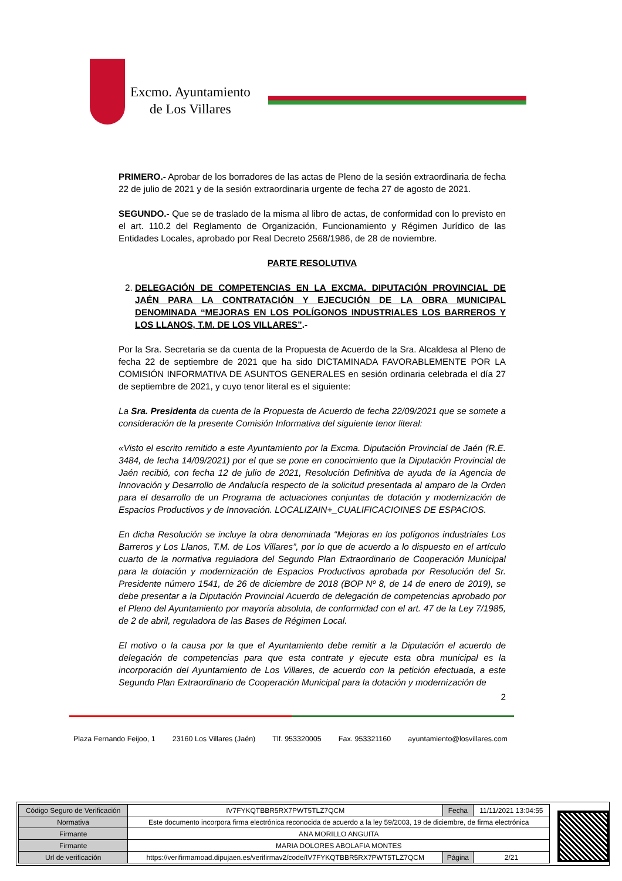Excmo. Ayuntamiento
de Los Villares
PRIMERO.- Aprobar de los borradores de las actas de Pleno de la sesión extraordinaria de fecha 22 de julio de 2021 y de la sesión extraordinaria urgente de fecha 27 de agosto de 2021.
SEGUNDO.- Que se de traslado de la misma al libro de actas, de conformidad con lo previsto en el art. 110.2 del Reglamento de Organización, Funcionamiento y Régimen Jurídico de las Entidades Locales, aprobado por Real Decreto 2568/1986, de 28 de noviembre.
PARTE RESOLUTIVA
2. DELEGACIÓN DE COMPETENCIAS EN LA EXCMA. DIPUTACIÓN PROVINCIAL DE JAÉN PARA LA CONTRATACIÓN Y EJECUCIÓN DE LA OBRA MUNICIPAL DENOMINADA “MEJORAS EN LOS POLÍGONOS INDUSTRIALES LOS BARREROS Y LOS LLANOS, T.M. DE LOS VILLARES”.-
Por la Sra. Secretaria se da cuenta de la Propuesta de Acuerdo de la Sra. Alcaldesa al Pleno de fecha 22 de septiembre de 2021 que ha sido DICTAMINADA FAVORABLEMENTE POR LA COMISIÓN INFORMATIVA DE ASUNTOS GENERALES en sesión ordinaria celebrada el día 27 de septiembre de 2021, y cuyo tenor literal es el siguiente:
La Sra. Presidenta da cuenta de la Propuesta de Acuerdo de fecha 22/09/2021 que se somete a consideración de la presente Comisión Informativa del siguiente tenor literal:
«Visto el escrito remitido a este Ayuntamiento por la Excma. Diputación Provincial de Jaén (R.E. 3484, de fecha 14/09/2021) por el que se pone en conocimiento que la Diputación Provincial de Jaén recibió, con fecha 12 de julio de 2021, Resolución Definitiva de ayuda de la Agencia de Innovación y Desarrollo de Andalucía respecto de la solicitud presentada al amparo de la Orden para el desarrollo de un Programa de actuaciones conjuntas de dotación y modernización de Espacios Productivos y de Innovación. LOCALIZAIN+_CUALIFICACIOINES DE ESPACIOS.
En dicha Resolución se incluye la obra denominada “Mejoras en los polígonos industriales Los Barreros y Los Llanos, T.M. de Los Villares”, por lo que de acuerdo a lo dispuesto en el artículo cuarto de la normativa reguladora del Segundo Plan Extraordinario de Cooperación Municipal para la dotación y modernización de Espacios Productivos aprobada por Resolución del Sr. Presidente número 1541, de 26 de diciembre de 2018 (BOP Nº 8, de 14 de enero de 2019), se debe presentar a la Diputación Provincial Acuerdo de delegación de competencias aprobado por el Pleno del Ayuntamiento por mayoría absoluta, de conformidad con el art. 47 de la Ley 7/1985, de 2 de abril, reguladora de las Bases de Régimen Local.
El motivo o la causa por la que el Ayuntamiento debe remitir a la Diputación el acuerdo de delegación de competencias para que esta contrate y ejecute esta obra municipal es la incorporación del Ayuntamiento de Los Villares, de acuerdo con la petición efectuada, a este Segundo Plan Extraordinario de Cooperación Municipal para la dotación y modernización de
2
Plaza Fernando Feijoo, 1 23160 Los Villares (Jaén) Tlf. 953320005 Fax. 953321160 ayuntamiento@losvillares.com
| Código Seguro de Verificación | IV7FYKQTBBR5RX7PWT5TLZ7QCM | Fecha | 11/11/2021 13:04:55 |
| Normativa | Este documento incorpora firma electrónica reconocida de acuerdo a la ley 59/2003, 19 de diciembre, de firma electrónica | | |
| Firmante | ANA MORILLO ANGUITA | | |
| Firmante | MARIA DOLORES ABOLAFIA MONTES | | |
| Url de verificación | https://verifirmamoad.dipujaen.es/verifirmav2/code/IV7FYKQTBBR5RX7PWT5TLZ7QCM | Página | 2/21 |